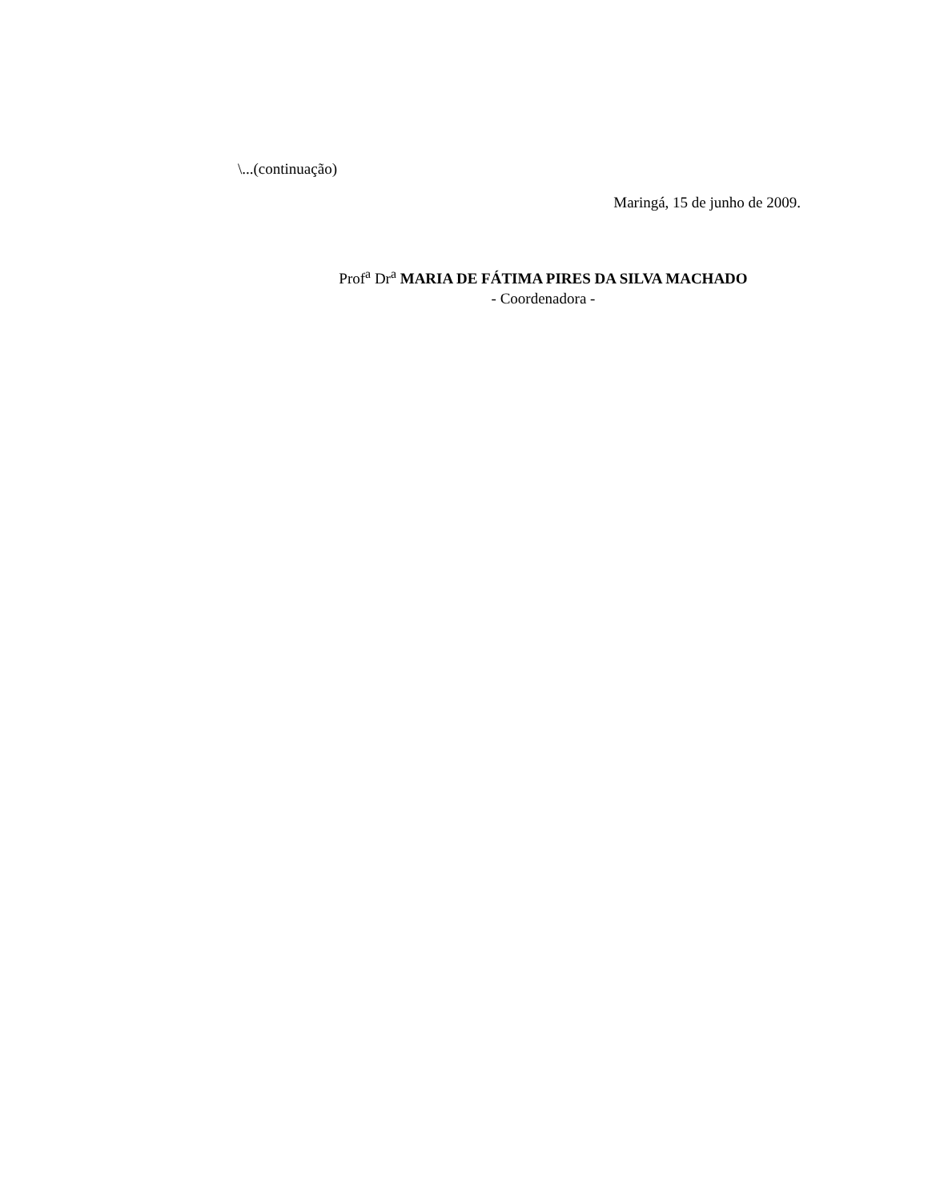\...(continuação)
Maringá, 15 de junho de 2009.
Prof<sup>a</sup> Dr<sup>a</sup> MARIA DE FÁTIMA PIRES DA SILVA MACHADO
- Coordenadora -